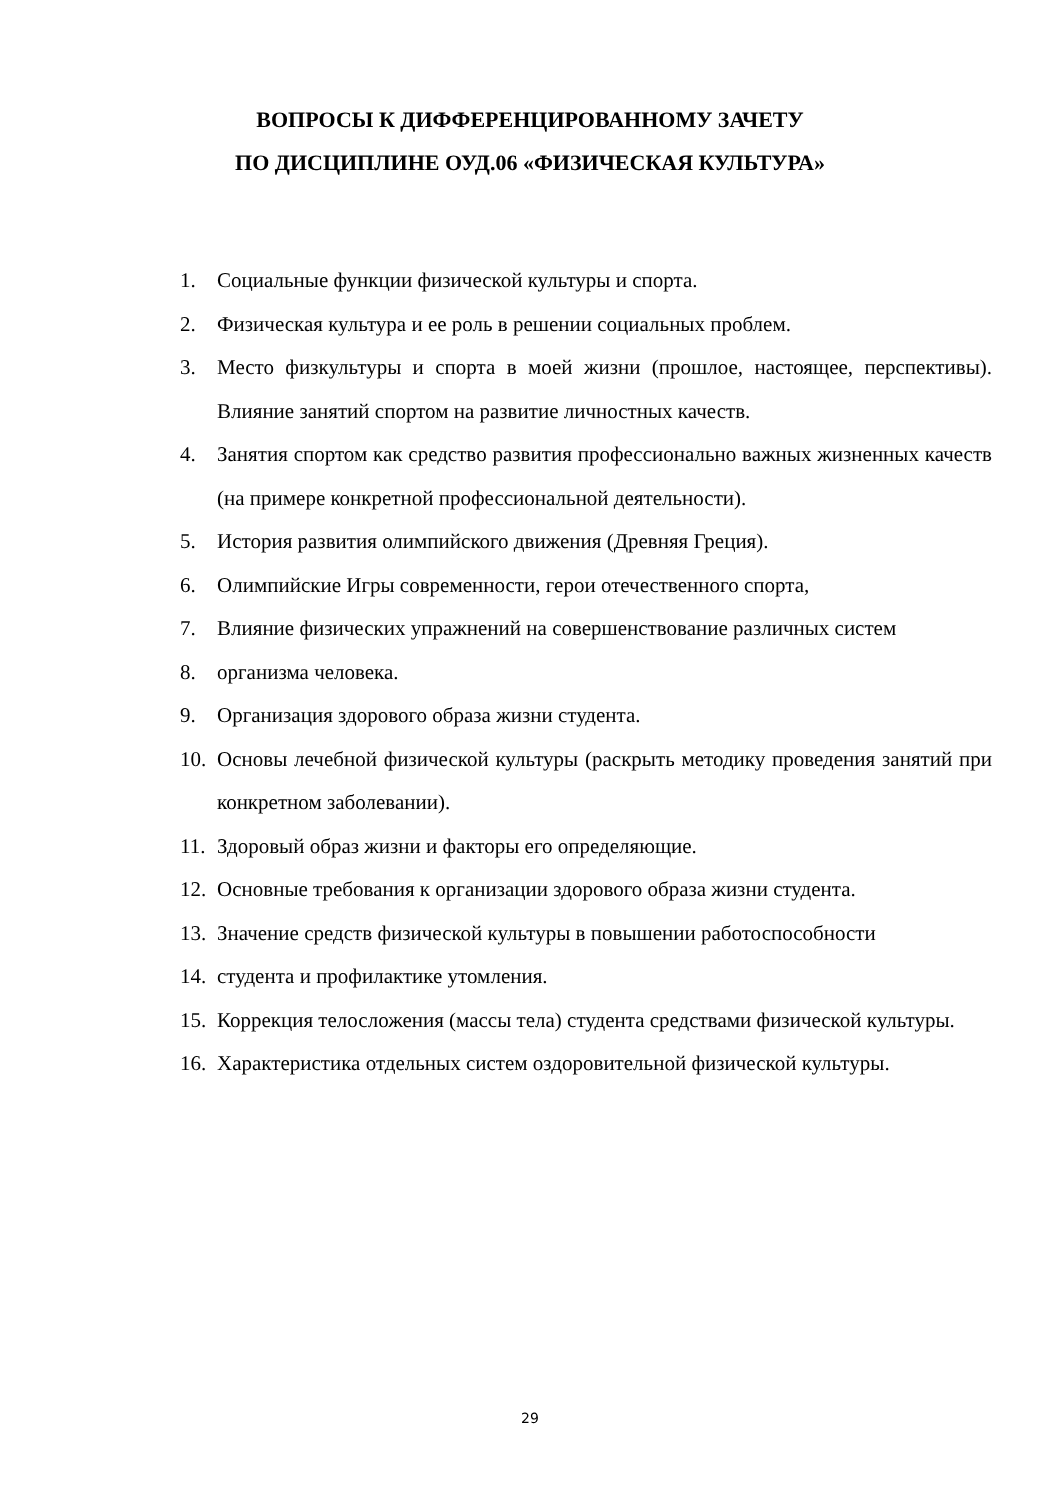ВОПРОСЫ К ДИФФЕРЕНЦИРОВАННОМУ ЗАЧЕТУ
ПО ДИСЦИПЛИНЕ ОУД.06 «ФИЗИЧЕСКАЯ КУЛЬТУРА»
1. Социальные функции физической культуры и спорта.
2. Физическая культура и ее роль в решении социальных проблем.
3. Место физкультуры и спорта в моей жизни (прошлое, настоящее, перспективы). Влияние занятий спортом на развитие личностных качеств.
4. Занятия спортом как средство развития профессионально важных жизненных качеств (на примере конкретной профессиональной деятельности).
5. История развития олимпийского движения (Древняя Греция).
6. Олимпийские Игры современности, герои отечественного спорта,
7. Влияние физических упражнений на совершенствование различных систем
8. организма человека.
9. Организация здорового образа жизни студента.
10. Основы лечебной физической культуры (раскрыть методику проведения занятий при конкретном заболевании).
11. Здоровый образ жизни и факторы его определяющие.
12. Основные требования к организации здорового образа жизни студента.
13. Значение средств физической культуры в повышении работоспособности
14. студента и профилактике утомления.
15. Коррекция телосложения (массы тела) студента средствами физической культуры.
16. Характеристика отдельных систем оздоровительной физической культуры.
29